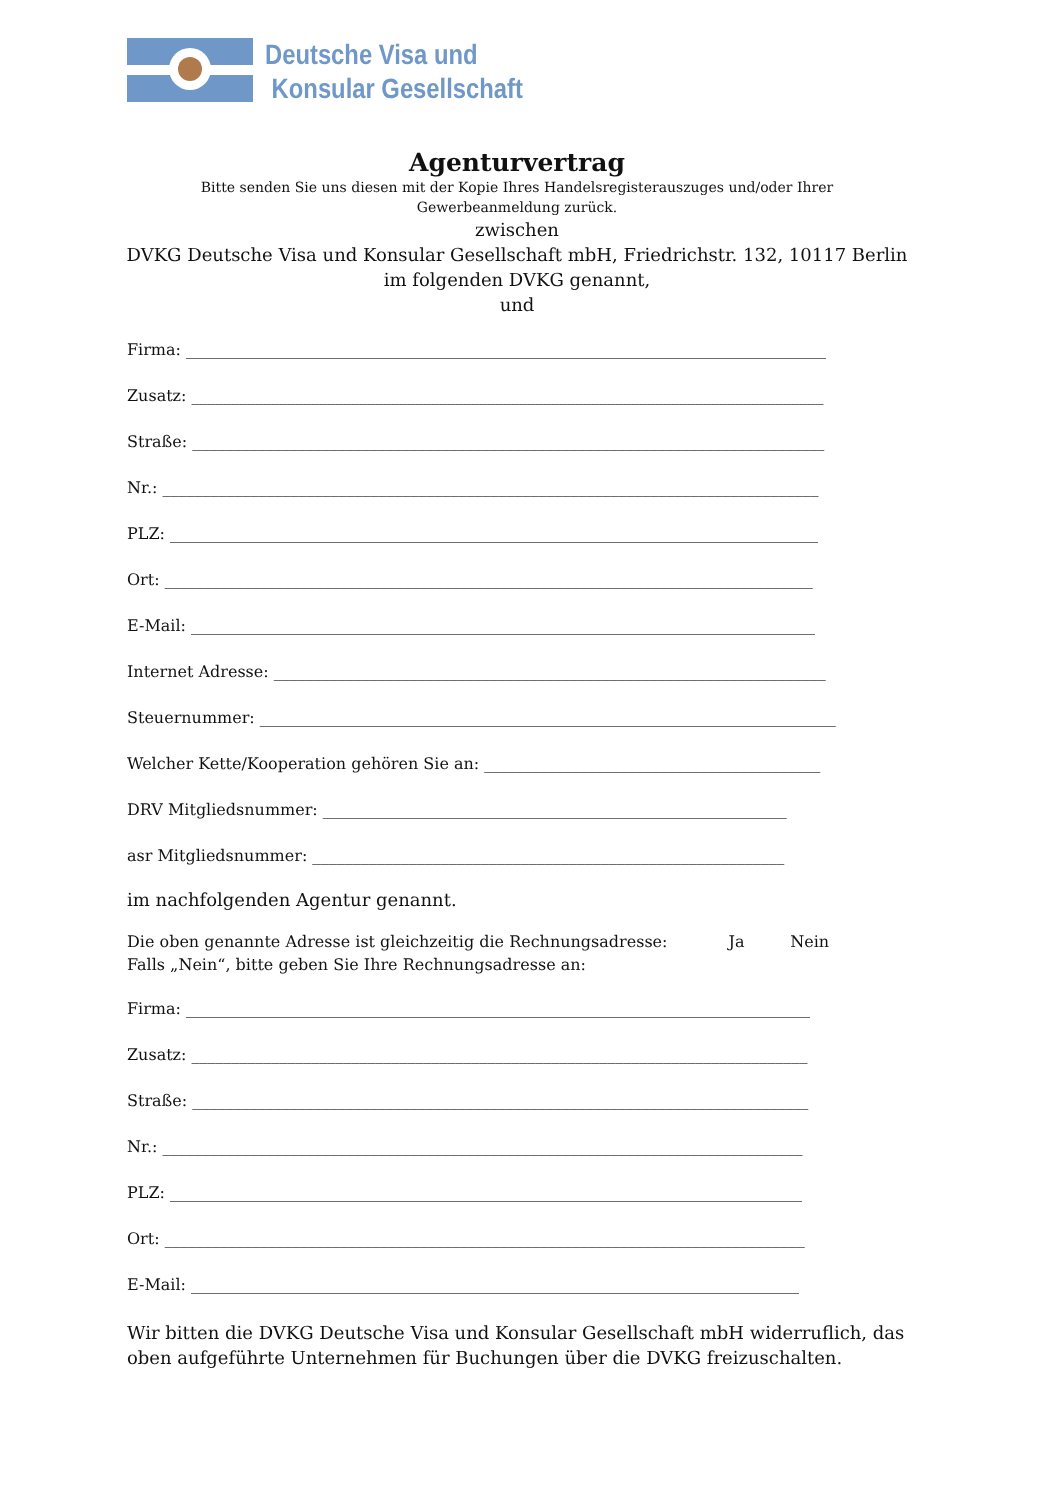Deutsche Visa und
Konsular Gesellschaft
Agenturvertrag
Bitte senden Sie uns diesen mit der Kopie Ihres Handelsregisterauszuges und/oder Ihrer
Gewerbeanmeldung zurück.
zwischen
DVKG Deutsche Visa und Konsular Gesellschaft mbH, Friedrichstr. 132, 10117 Berlin
im folgenden DVKG genannt,
und
Firma: ________________________________________________________________________________
Zusatz: _______________________________________________________________________________
Straße: _______________________________________________________________________________
Nr.: __________________________________________________________________________________
PLZ: _________________________________________________________________________________
Ort: _________________________________________________________________________________
E-Mail: ______________________________________________________________________________
Internet Adresse: _____________________________________________________________________
Steuernummer: ________________________________________________________________________
Welcher Kette/Kooperation gehören Sie an: __________________________________________
DRV Mitgliedsnummer: __________________________________________________________
asr Mitgliedsnummer: ___________________________________________________________
im nachfolgenden Agentur genannt.
Die oben genannte Adresse ist gleichzeitig die Rechnungsadresse: Ja Nein
Falls „Nein“, bitte geben Sie Ihre Rechnungsadresse an:
Firma: ______________________________________________________________________________
Zusatz: _____________________________________________________________________________
Straße: _____________________________________________________________________________
Nr.: ________________________________________________________________________________
PLZ: _______________________________________________________________________________
Ort: ________________________________________________________________________________
E-Mail: ____________________________________________________________________________
Wir bitten die DVKG Deutsche Visa und Konsular Gesellschaft mbH widerruflich, das oben aufgeführte Unternehmen für Buchungen über die DVKG freizuschalten.